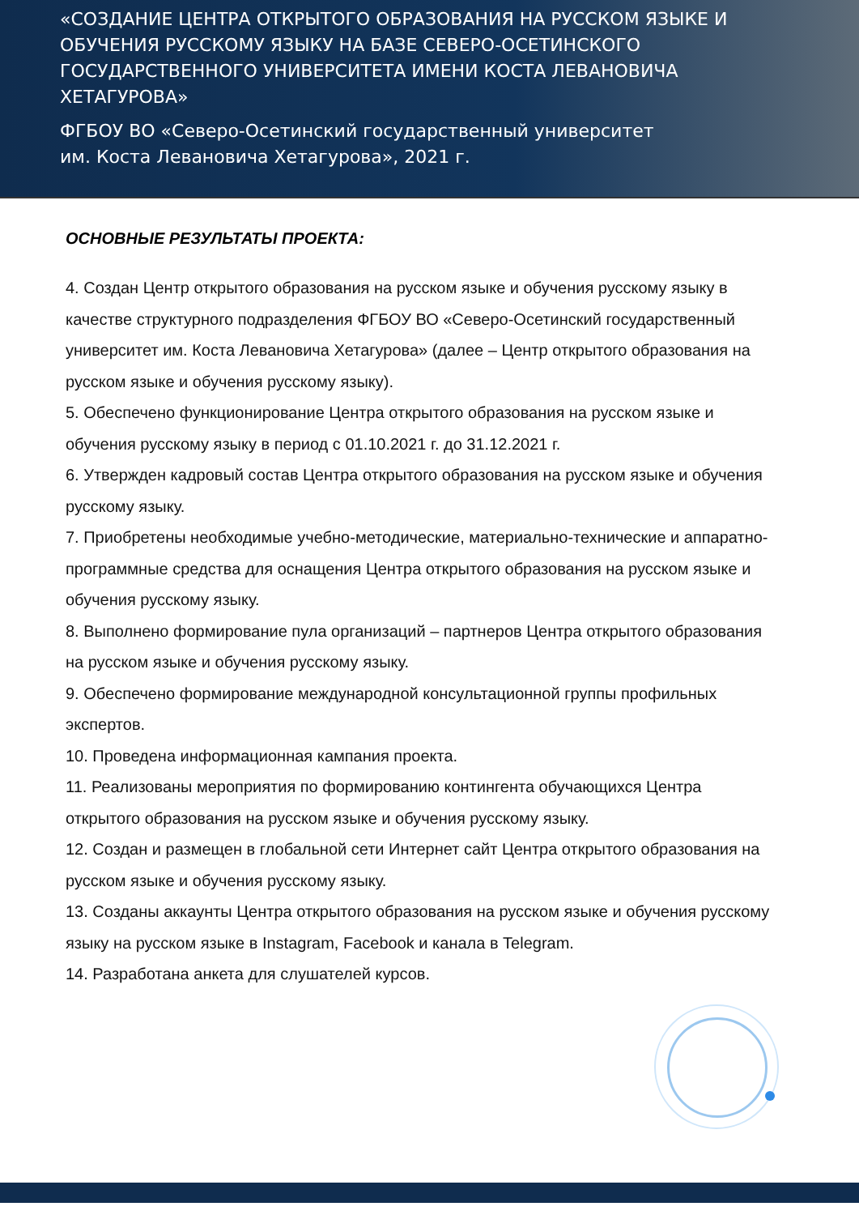«СОЗДАНИЕ ЦЕНТРА ОТКРЫТОГО ОБРАЗОВАНИЯ НА РУССКОМ ЯЗЫКЕ И ОБУЧЕНИЯ РУССКОМУ ЯЗЫКУ НА БАЗЕ СЕВЕРО-ОСЕТИНСКОГО ГОСУДАРСТВЕННОГО УНИВЕРСИТЕТА ИМЕНИ КОСТА ЛЕВАНОВИЧА ХЕТАГУРОВА»
ФГБОУ ВО «Северо-Осетинский государственный университет
им. Коста Левановича Хетагурова», 2021 г.
ОСНОВНЫЕ РЕЗУЛЬТАТЫ ПРОЕКТА:
4. Создан Центр открытого образования на русском языке и обучения русскому языку в качестве структурного подразделения ФГБОУ ВО «Северо-Осетинский государственный университет им. Коста Левановича Хетагурова» (далее – Центр открытого образования на русском языке и обучения русскому языку).
5. Обеспечено функционирование Центра открытого образования на русском языке и обучения русскому языку в период с 01.10.2021 г. до 31.12.2021 г.
6. Утвержден кадровый состав Центра открытого образования на русском языке и обучения русскому языку.
7. Приобретены необходимые учебно-методические, материально-технические и аппаратно-программные средства для оснащения Центра открытого образования на русском языке и обучения русскому языку.
8. Выполнено формирование пула организаций – партнеров Центра открытого образования на русском языке и обучения русскому языку.
9. Обеспечено формирование международной консультационной группы профильных экспертов.
10. Проведена информационная кампания проекта.
11. Реализованы мероприятия по формированию контингента обучающихся Центра открытого образования на русском языке и обучения русскому языку.
12. Создан и размещен в глобальной сети Интернет сайт Центра открытого образования на русском языке и обучения русскому языку.
13. Созданы аккаунты Центра открытого образования на русском языке и обучения русскому языку на русском языке в Instagram, Facebook и канала в Telegram.
14. Разработана анкета для слушателей курсов.